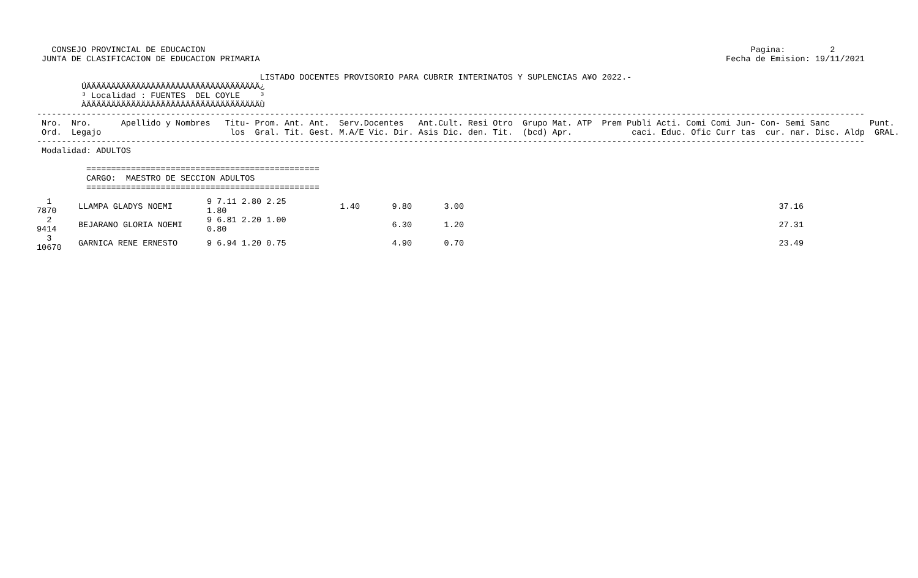CONSEJO PROVINCIAL DE EDUCACION                                                                                                              Pagina:         2
 JUNTA DE CLASIFICACION DE EDUCACION PRIMARIA                                                                                              Fecha de Emision: 19/11/2021

                                             LISTADO DOCENTES PROVISORIO PARA CUBRIR INTERINATOS Y SUPLENCIAS A¥O 2022.-
         ÚÄÄÄÄÄÄÄÄÄÄÄÄÄÄÄÄÄÄÄÄÄÄÄÄÄÄÄÄÄÄÄÄÄÄÄ¿
         ³ Localidad : FUENTES  DEL COYLE    ³
         ÀÄÄÄÄÄÄÄÄÄÄÄÄÄÄÄÄÄÄÄÄÄÄÄÄÄÄÄÄÄÄÄÄÄÄÄÙ
-----------------------------------------------------------------------------------------------------------------------------------------------------------------------
 Nro.  Nro.      Apellido y Nombres   Titu- Prom. Ant. Ant.  Serv.Docentes   Ant.Cult. Resi Otro  Grupo Mat. ATP  Prem Publi Acti. Comi Comi Jun- Con- Semi Sanc        Punt.
 Ord.  Legajo                          los  Gral. Tit. Gest. M.A/E Vic. Dir. Asis Dic. den. Tit.  (bcd) Apr.            caci. Educ. Ofic Curr tas  cur. nar. Disc. Aldp  GRAL.
-----------------------------------------------------------------------------------------------------------------------------------------------------------------------
 Modalidad: ADULTOS

          ===============================================
          CARGO:  MAESTRO DE SECCION ADULTOS
          ===============================================
| 1 7870 | LLAMPA GLADYS NOEMI | 9 7.11 2.80 2.25 1.80 | 1.40 | 9.80 | 3.00 | 37.16 |
| 2 9414 | BEJARANO GLORIA NOEMI | 9 6.81 2.20 1.00 0.80 | | 6.30 | 1.20 | 27.31 |
| 3 10670 | GARNICA RENE ERNESTO | 9 6.94 1.20 0.75 | | 4.90 | 0.70 | 23.49 |